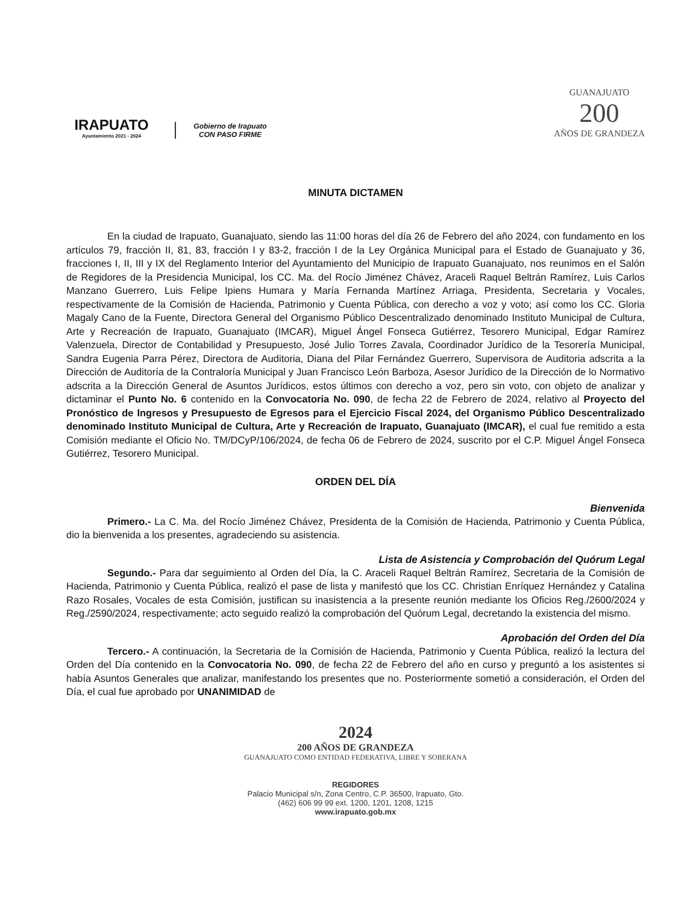IRAPUATO
Ayuntamiento 2021 - 2024
Gobierno de Irapuato
CON PASO FIRME
GUANAJUATO
200
AÑOS DE GRANDEZA
MINUTA DICTAMEN
En la ciudad de Irapuato, Guanajuato, siendo las 11:00 horas del día 26 de Febrero del año 2024, con fundamento en los artículos 79, fracción II, 81, 83, fracción I y 83-2, fracción I de la Ley Orgánica Municipal para el Estado de Guanajuato y 36, fracciones I, II, III y IX del Reglamento Interior del Ayuntamiento del Municipio de Irapuato Guanajuato, nos reunimos en el Salón de Regidores de la Presidencia Municipal, los CC. Ma. del Rocío Jiménez Chávez, Araceli Raquel Beltrán Ramírez, Luis Carlos Manzano Guerrero, Luis Felipe Ipiens Humara y María Fernanda Martínez Arriaga, Presidenta, Secretaria y Vocales, respectivamente de la Comisión de Hacienda, Patrimonio y Cuenta Pública, con derecho a voz y voto; así como los CC. Gloria Magaly Cano de la Fuente, Directora General del Organismo Público Descentralizado denominado Instituto Municipal de Cultura, Arte y Recreación de Irapuato, Guanajuato (IMCAR), Miguel Ángel Fonseca Gutiérrez, Tesorero Municipal, Edgar Ramírez Valenzuela, Director de Contabilidad y Presupuesto, José Julio Torres Zavala, Coordinador Jurídico de la Tesorería Municipal, Sandra Eugenia Parra Pérez, Directora de Auditoria, Diana del Pilar Fernández Guerrero, Supervisora de Auditoria adscrita a la Dirección de Auditoría de la Contraloría Municipal y Juan Francisco León Barboza, Asesor Jurídico de la Dirección de lo Normativo adscrita a la Dirección General de Asuntos Jurídicos, estos últimos con derecho a voz, pero sin voto, con objeto de analizar y dictaminar el Punto No. 6 contenido en la Convocatoria No. 090, de fecha 22 de Febrero de 2024, relativo al Proyecto del Pronóstico de Ingresos y Presupuesto de Egresos para el Ejercicio Fiscal 2024, del Organismo Público Descentralizado denominado Instituto Municipal de Cultura, Arte y Recreación de Irapuato, Guanajuato (IMCAR), el cual fue remitido a esta Comisión mediante el Oficio No. TM/DCyP/106/2024, de fecha 06 de Febrero de 2024, suscrito por el C.P. Miguel Ángel Fonseca Gutiérrez, Tesorero Municipal.
ORDEN DEL DÍA
Bienvenida
Primero.- La C. Ma. del Rocío Jiménez Chávez, Presidenta de la Comisión de Hacienda, Patrimonio y Cuenta Pública, dio la bienvenida a los presentes, agradeciendo su asistencia.
Lista de Asistencia y Comprobación del Quórum Legal
Segundo.- Para dar seguimiento al Orden del Día, la C. Araceli Raquel Beltrán Ramírez, Secretaria de la Comisión de Hacienda, Patrimonio y Cuenta Pública, realizó el pase de lista y manifestó que los CC. Christian Enríquez Hernández y Catalina Razo Rosales, Vocales de esta Comisión, justifican su inasistencia a la presente reunión mediante los Oficios Reg./2600/2024 y Reg./2590/2024, respectivamente; acto seguido realizó la comprobación del Quórum Legal, decretando la existencia del mismo.
Aprobación del Orden del Día
Tercero.- A continuación, la Secretaria de la Comisión de Hacienda, Patrimonio y Cuenta Pública, realizó la lectura del Orden del Día contenido en la Convocatoria No. 090, de fecha 22 de Febrero del año en curso y preguntó a los asistentes si había Asuntos Generales que analizar, manifestando los presentes que no. Posteriormente sometió a consideración, el Orden del Día, el cual fue aprobado por UNANIMIDAD de
2024
200 AÑOS DE GRANDEZA
GUANAJUATO COMO ENTIDAD FEDERATIVA, LIBRE Y SOBERANA
REGIDORES
Palacio Municipal s/n, Zona Centro, C.P. 36500, Irapuato, Gto.
(462) 606 99 99 ext. 1200, 1201, 1208, 1215
www.irapuato.gob.mx